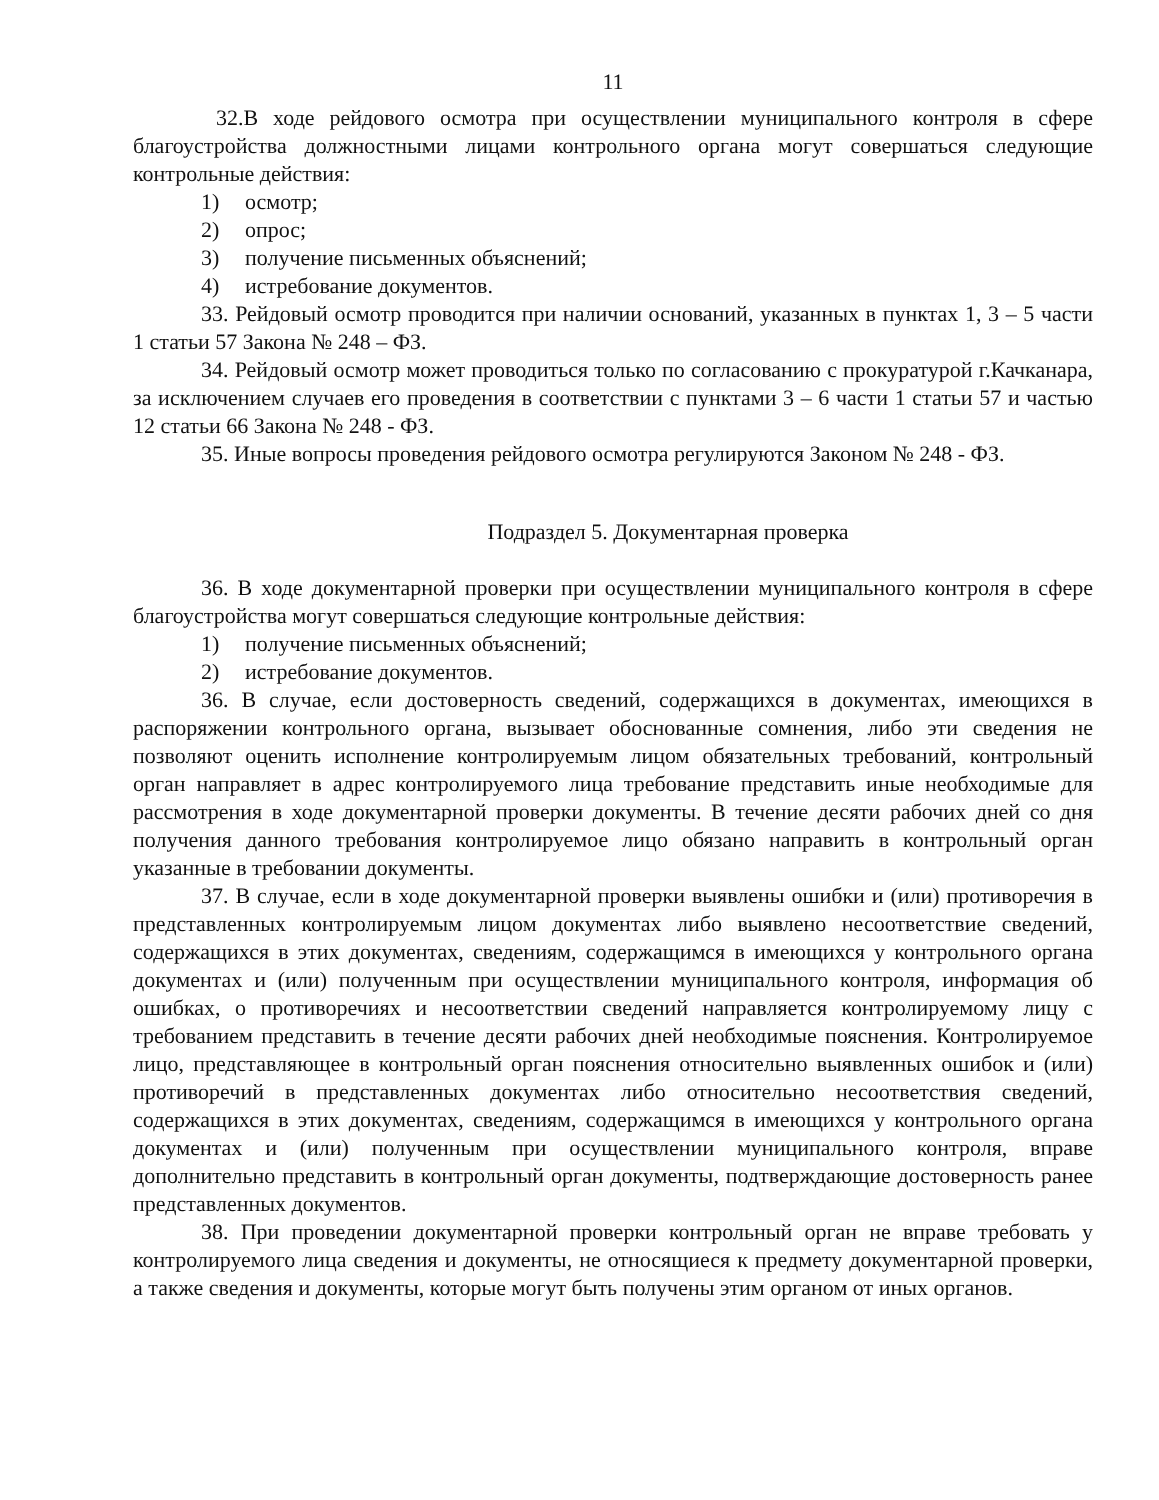11
32.В ходе рейдового осмотра при осуществлении муниципального контроля в сфере благоустройства должностными лицами контрольного органа могут совершаться следующие контрольные действия:
1) осмотр;
2) опрос;
3) получение письменных объяснений;
4) истребование документов.
33. Рейдовый осмотр проводится при наличии оснований, указанных в пунктах 1, 3 – 5 части 1 статьи 57 Закона № 248 – ФЗ.
34. Рейдовый осмотр может проводиться только по согласованию с прокуратурой г.Качканара, за исключением случаев его проведения в соответствии с пунктами 3 – 6 части 1 статьи 57 и частью 12 статьи 66 Закона № 248 - ФЗ.
35. Иные вопросы проведения рейдового осмотра регулируются Законом № 248 - ФЗ.
Подраздел 5. Документарная проверка
36. В ходе документарной проверки при осуществлении муниципального контроля в сфере благоустройства могут совершаться следующие контрольные действия:
1) получение письменных объяснений;
2) истребование документов.
36. В случае, если достоверность сведений, содержащихся в документах, имеющихся в распоряжении контрольного органа, вызывает обоснованные сомнения, либо эти сведения не позволяют оценить исполнение контролируемым лицом обязательных требований, контрольный орган направляет в адрес контролируемого лица требование представить иные необходимые для рассмотрения в ходе документарной проверки документы. В течение десяти рабочих дней со дня получения данного требования контролируемое лицо обязано направить в контрольный орган указанные в требовании документы.
37. В случае, если в ходе документарной проверки выявлены ошибки и (или) противоречия в представленных контролируемым лицом документах либо выявлено несоответствие сведений, содержащихся в этих документах, сведениям, содержащимся в имеющихся у контрольного органа документах и (или) полученным при осуществлении муниципального контроля, информация об ошибках, о противоречиях и несоответствии сведений направляется контролируемому лицу с требованием представить в течение десяти рабочих дней необходимые пояснения. Контролируемое лицо, представляющее в контрольный орган пояснения относительно выявленных ошибок и (или) противоречий в представленных документах либо относительно несоответствия сведений, содержащихся в этих документах, сведениям, содержащимся в имеющихся у контрольного органа документах и (или) полученным при осуществлении муниципального контроля, вправе дополнительно представить в контрольный орган документы, подтверждающие достоверность ранее представленных документов.
38. При проведении документарной проверки контрольный орган не вправе требовать у контролируемого лица сведения и документы, не относящиеся к предмету документарной проверки, а также сведения и документы, которые могут быть получены этим органом от иных органов.